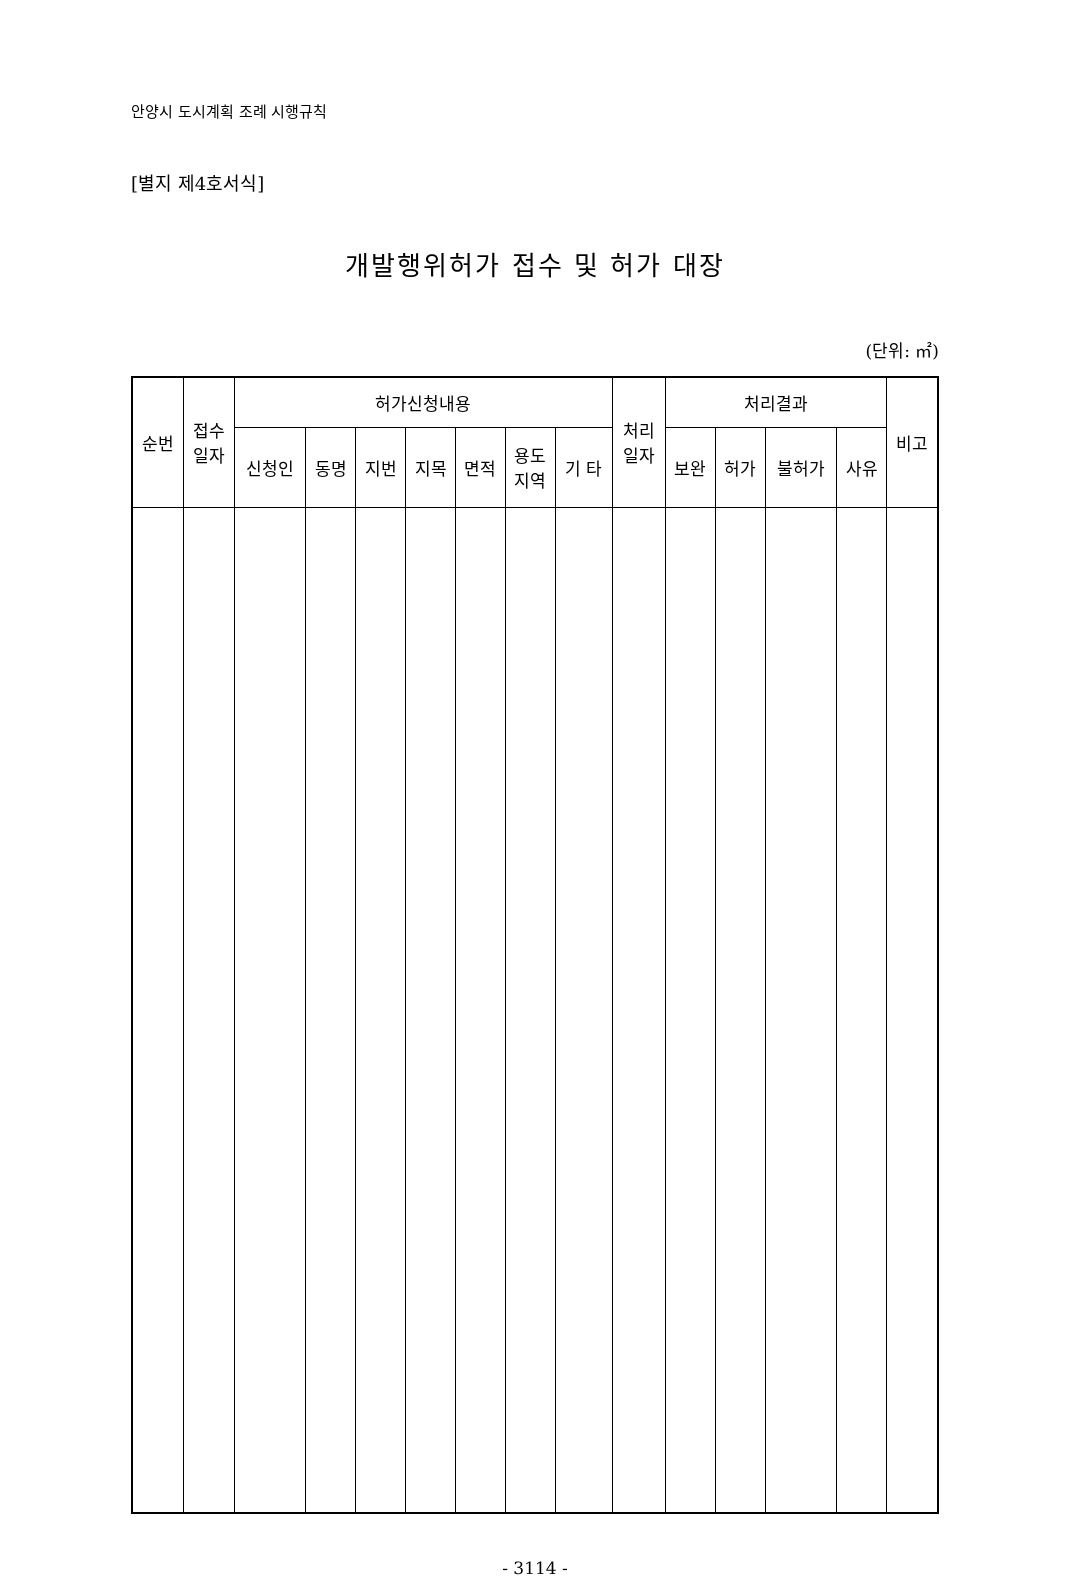안양시 도시계획 조례 시행규칙
[별지 제4호서식]
개발행위허가 접수 및 허가 대장
(단위: ㎡)
| 순번 | 접수 일자 | 허가신청내용 | | | | | | | 처리 일자 | 처리결과 | | | | 비고 |
| --- | --- | --- | --- | --- | --- | --- | --- | --- | --- | --- | --- | --- | --- | --- |
| | | 신청인 | 동명 | 지번 | 지목 | 면적 | 용도 지역 | 기 타 | | 보완 | 허가 | 불허가 | 사유 | |
- 3114 -